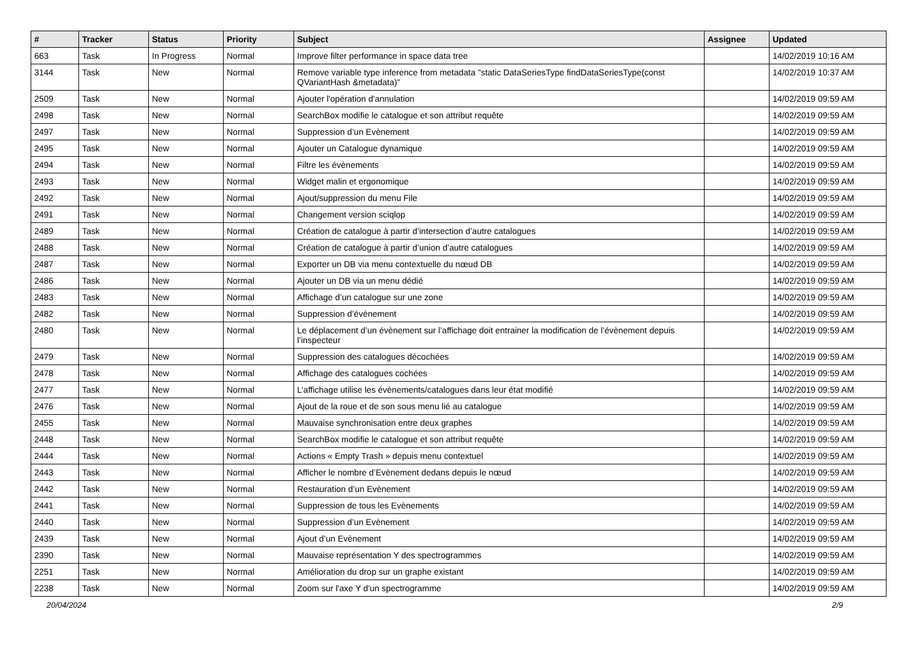| # | Tracker | Status | Priority | Subject | Assignee | Updated |
| --- | --- | --- | --- | --- | --- | --- |
| 663 | Task | In Progress | Normal | Improve filter performance in space data tree | | 14/02/2019 10:16 AM |
| 3144 | Task | New | Normal | Remove variable type inference from metadata "static DataSeriesType findDataSeriesType(const QVariantHash &metadata)" | | 14/02/2019 10:37 AM |
| 2509 | Task | New | Normal | Ajouter l'opération d'annulation | | 14/02/2019 09:59 AM |
| 2498 | Task | New | Normal | SearchBox modifie le catalogue et son attribut requête | | 14/02/2019 09:59 AM |
| 2497 | Task | New | Normal | Suppression d’un Evènement | | 14/02/2019 09:59 AM |
| 2495 | Task | New | Normal | Ajouter un Catalogue dynamique | | 14/02/2019 09:59 AM |
| 2494 | Task | New | Normal | Filtre les évènements | | 14/02/2019 09:59 AM |
| 2493 | Task | New | Normal | Widget malin et ergonomique | | 14/02/2019 09:59 AM |
| 2492 | Task | New | Normal | Ajout/suppression du menu File | | 14/02/2019 09:59 AM |
| 2491 | Task | New | Normal | Changement version sciqlop | | 14/02/2019 09:59 AM |
| 2489 | Task | New | Normal | Création de catalogue à partir d’intersection d’autre catalogues | | 14/02/2019 09:59 AM |
| 2488 | Task | New | Normal | Création de catalogue à partir d’union d’autre catalogues | | 14/02/2019 09:59 AM |
| 2487 | Task | New | Normal | Exporter un DB via menu contextuelle du nœud DB | | 14/02/2019 09:59 AM |
| 2486 | Task | New | Normal | Ajouter un DB via un menu dédié | | 14/02/2019 09:59 AM |
| 2483 | Task | New | Normal | Affichage d’un catalogue sur une zone | | 14/02/2019 09:59 AM |
| 2482 | Task | New | Normal | Suppression d’évènement | | 14/02/2019 09:59 AM |
| 2480 | Task | New | Normal | Le déplacement d’un évènement sur l’affichage doit entrainer la modification de l’évènement depuis l’inspecteur | | 14/02/2019 09:59 AM |
| 2479 | Task | New | Normal | Suppression des catalogues décochées | | 14/02/2019 09:59 AM |
| 2478 | Task | New | Normal | Affichage des catalogues cochées | | 14/02/2019 09:59 AM |
| 2477 | Task | New | Normal | L’affichage utilise les évènements/catalogues dans leur état modifié | | 14/02/2019 09:59 AM |
| 2476 | Task | New | Normal | Ajout de la roue et de son sous menu lié au catalogue | | 14/02/2019 09:59 AM |
| 2455 | Task | New | Normal | Mauvaise synchronisation entre deux graphes | | 14/02/2019 09:59 AM |
| 2448 | Task | New | Normal | SearchBox modifie le catalogue et son attribut requête | | 14/02/2019 09:59 AM |
| 2444 | Task | New | Normal | Actions « Empty Trash » depuis menu contextuel | | 14/02/2019 09:59 AM |
| 2443 | Task | New | Normal | Afficher le nombre d’Evènement dedans depuis le nœud | | 14/02/2019 09:59 AM |
| 2442 | Task | New | Normal | Restauration d’un Evènement | | 14/02/2019 09:59 AM |
| 2441 | Task | New | Normal | Suppression de tous les Evènements | | 14/02/2019 09:59 AM |
| 2440 | Task | New | Normal | Suppression d’un Evènement | | 14/02/2019 09:59 AM |
| 2439 | Task | New | Normal | Ajout d’un Evènement | | 14/02/2019 09:59 AM |
| 2390 | Task | New | Normal | Mauvaise représentation Y des spectrogrammes | | 14/02/2019 09:59 AM |
| 2251 | Task | New | Normal | Amélioration du drop sur un graphe existant | | 14/02/2019 09:59 AM |
| 2238 | Task | New | Normal | Zoom sur l'axe Y d'un spectrogramme | | 14/02/2019 09:59 AM |
20/04/2024 2/9